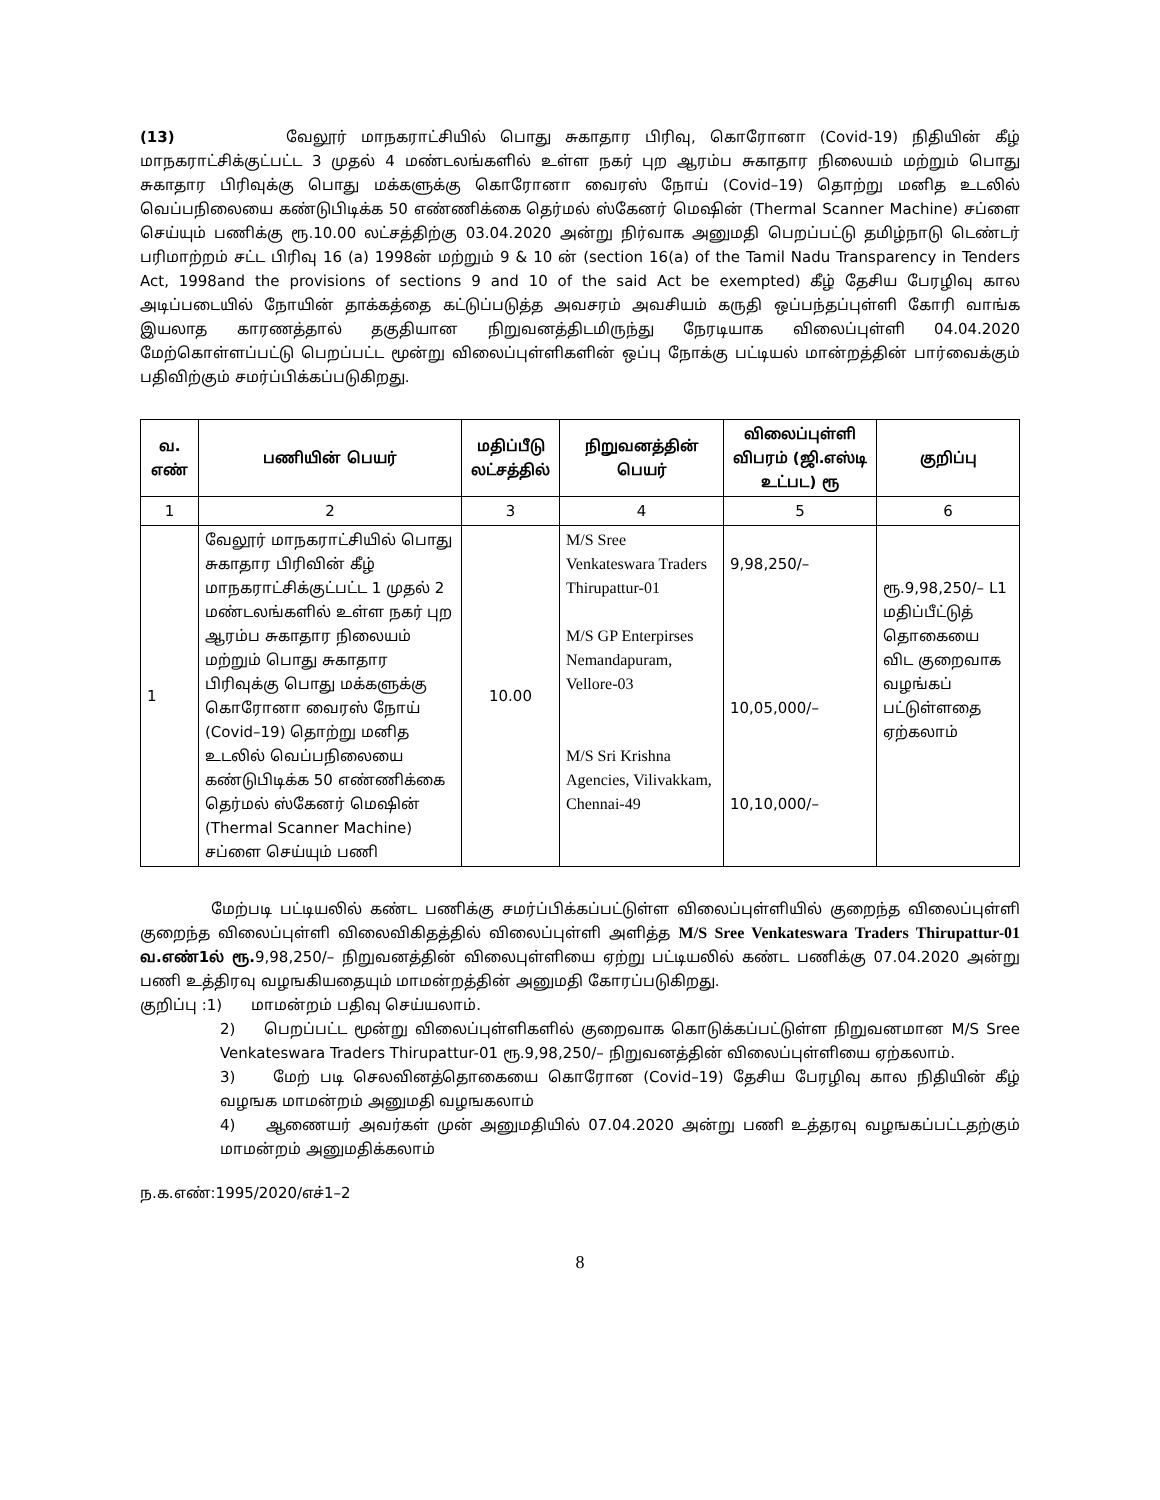(13) வேலூர் மாநகராட்சியில் பொது சுகாதார பிரிவு, கொரோனா (Covid-19) நிதியின் கீழ் மாநகராட்சிக்குட்பட்ட 3 முதல் 4 மண்டலங்களில் உள்ள நகர் புற ஆரம்ப சுகாதார நிலையம் மற்றும் பொது சுகாதார பிரிவுக்கு பொது மக்களுக்கு கொரோனா வைரஸ் நோய் (Covid–19) தொற்று மனித உடலில் வெப்பநிலையை கண்டுபிடிக்க 50 எண்ணிக்கை தெர்மல் ஸ்கேனர் மெஷின் (Thermal Scanner Machine) சப்ளை செய்யும் பணிக்கு ரூ.10.00 லட்சத்திற்கு 03.04.2020 அன்று நிர்வாக அனுமதி பெறப்பட்டு தமிழ்நாடு டெண்டர் பரிமாற்றம் சட்ட பிரிவு 16 (a) 1998ன் மற்றும் 9 & 10 ன் (section 16(a) of the Tamil Nadu Transparency in Tenders Act, 1998and the provisions of sections 9 and 10 of the said Act be exempted) கீழ் தேசிய பேரழிவு கால அடிப்படையில் நோயின் தாக்கத்தை கட்டுப்படுத்த அவசரம் அவசியம் கருதி ஒப்பந்தப்புள்ளி கோரி வாங்க இயலாத காரணத்தால் தகுதியான நிறுவனத்திடமிருந்து நேரடியாக விலைப்புள்ளி 04.04.2020 மேற்கொள்ளப்பட்டு பெறப்பட்ட மூன்று விலைப்புள்ளிகளின் ஒப்பு நோக்கு பட்டியல் மான்றத்தின் பார்வைக்கும் பதிவிற்கும் சமர்ப்பிக்கப்படுகிறது.
| வ. எண் | பணியின் பெயர் | மதிப்பீடு லட்சத்தில் | நிறுவனத்தின் பெயர் | விலைப்புள்ளி விபரம் (ஜி.எஸ்டி உட்பட) ரூ | குறிப்பு |
| --- | --- | --- | --- | --- | --- |
| 1 | 2 | 3 | 4 | 5 | 6 |
| 1 | வேலூர் மாநகராட்சியில் பொது சுகாதார பிரிவின் கீழ் மாநகராட்சிக்குட்பட்ட 1 முதல் 2 மண்டலங்களில் உள்ள நகர் புற ஆரம்ப சுகாதார நிலையம் மற்றும் பொது சுகாதார பிரிவுக்கு பொது மக்களுக்கு கொரோனா வைரஸ் நோய் (Covid–19) தொற்று மனித உடலில் வெப்பநிலையை கண்டுபிடிக்க 50 எண்ணிக்கை தெர்மல் ஸ்கேனர் மெஷின் (Thermal Scanner Machine) சப்ளை செய்யும் பணி | 10.00 | M/S Sree Venkateswara Traders Thirupattur-01 M/S GP Enterpirses Nemandapuram, Vellore-03 M/S Sri Krishna Agencies, Vilivakkam, Chennai-49 | 9,98,250/– 10,05,000/– 10,10,000/– | ரூ.9,98,250/– L1 மதிப்பீட்டுத் தொகையை விட குறைவாக வழங்கப் பட்டுள்ளதை ஏற்கலாம் |
மேற்படி பட்டியலில் கண்ட பணிக்கு சமர்ப்பிக்கப்பட்டுள்ள விலைப்புள்ளியில் குறைந்த விலைப்புள்ளி குறைந்த விலைப்புள்ளி விலைவிகிதத்தில் விலைப்புள்ளி அளித்த M/S Sree Venkateswara Traders Thirupattur-01 வ.எண்1ல் ரூ. 9,98,250/– நிறுவனத்தின் விலைபுள்ளியை ஏற்று பட்டியலில் கண்ட பணிக்கு 07.04.2020 அன்று பணி உத்திரவு வழஙகியதையும் மாமன்றத்தின் அனுமதி கோரப்படுகிறது.
குறிப்பு :1) மாமன்றம் பதிவு செய்யலாம்.
2) பெறப்பட்ட மூன்று விலைப்புள்ளிகளில் குறைவாக கொடுக்கப்பட்டுள்ள நிறுவனமான M/S Sree Venkateswara Traders Thirupattur-01 ரூ.9,98,250/– நிறுவனத்தின் விலைப்புள்ளியை ஏற்கலாம்.
3) மேற் படி செலவினத்தொகையை கொரோன (Covid–19) தேசிய பேரழிவு கால நிதியின் கீழ் வழஙக மாமன்றம் அனுமதி வழஙகலாம்
4) ஆணையர் அவர்கள் முன் அனுமதியில் 07.04.2020 அன்று பணி உத்தரவு வழஙகப்பட்டதற்கும் மாமன்றம் அனுமதிக்கலாம்
ந.க.எண்:1995/2020/எச்1–2
8